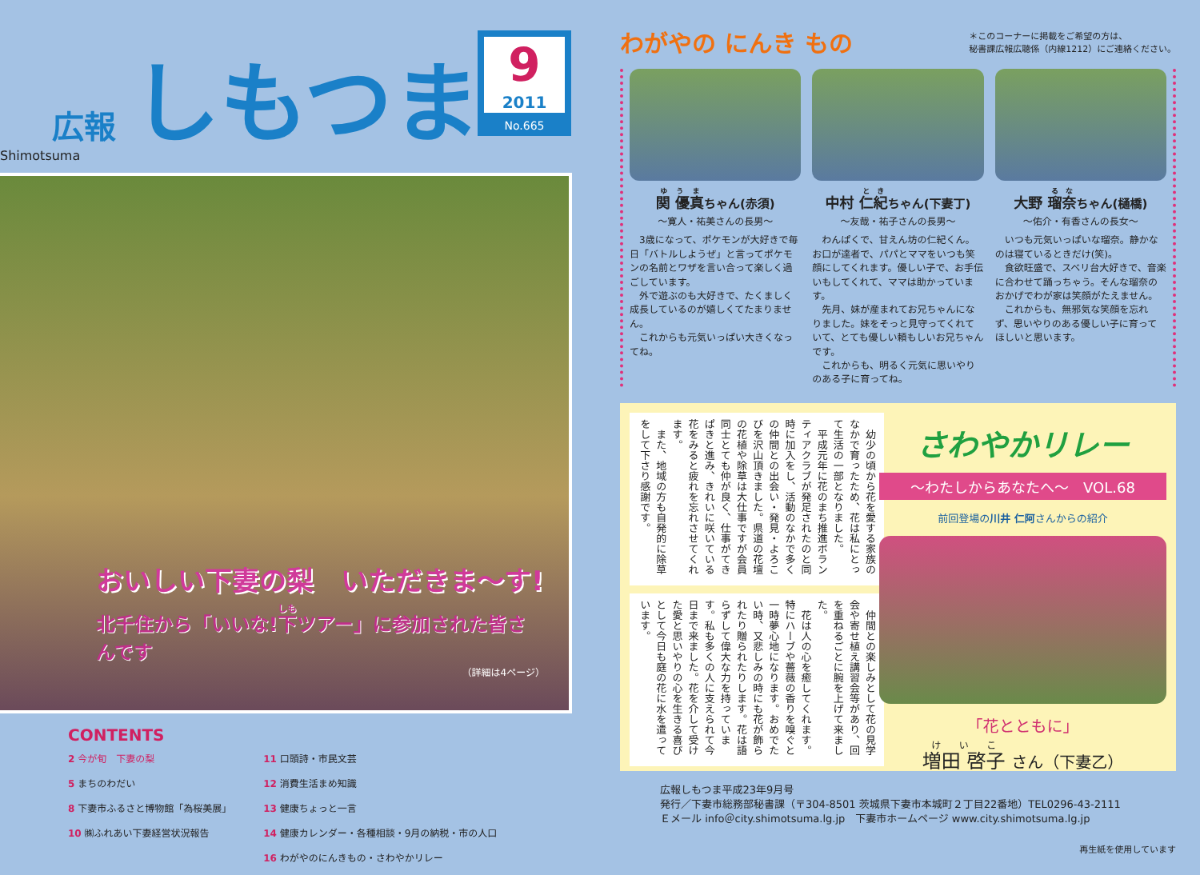広報 しもつま
Shimotsuma
9
2011
No.665
おいしい下妻の梨　いただきま～す!
北千住から「いいな!下ツアー」に参加された皆さんです
（詳細は4ページ）
CONTENTS
2 今が旬　下妻の梨
5 まちのわだい
8 下妻市ふるさと博物館「為桜美展」
10 ㈱ふれあい下妻経営状況報告
11 口頭詩・市民文芸
12 消費生活まめ知識
13 健康ちょっと一言
14 健康カレンダー・各種相談・9月の納税・市の人口
16 わがやのにんきもの・さわやかリレー
わがやの にんき もの
＊このコーナーに掲載をご希望の方は、
秘書課広報広聴係（内線1212）にご連絡ください。
関 優真ちゃん(赤須)
～寛人・祐美さんの長男～
　3歳になって、ポケモンが大好きで毎日「バトルしようぜ」と言ってポケモンの名前とワザを言い合って楽しく過ごしています。
　外で遊ぶのも大好きで、たくましく成長しているのが嬉しくてたまりません。
　これからも元気いっぱい大きくなってね。
中村 仁紀ちゃん(下妻丁)
～友哉・祐子さんの長男～
　わんぱくで、甘えん坊の仁紀くん。お口が達者で、パパとママをいつも笑顔にしてくれます。優しい子で、お手伝いもしてくれて、ママは助かっています。
　先月、妹が産まれてお兄ちゃんになりました。妹をそっと見守ってくれていて、とても優しい頼もしいお兄ちゃんです。
　これからも、明るく元気に思いやりのある子に育ってね。
大野 瑠奈ちゃん(樋橋)
～佑介・有香さんの長女～
　いつも元気いっぱいな瑠奈。静かなのは寝ているときだけ(笑)。
　食欲旺盛で、スベリ台大好きで、音楽に合わせて踊っちゃう。そんな瑠奈のおかげでわが家は笑顔がたえません。
　これからも、無邪気な笑顔を忘れず、思いやりのある優しい子に育ってほしいと思います。
　幼少の頃から花を愛する家族のなかで育ったため、花は私にとって生活の一部となりました。
　平成元年に花のまち推進ボランティアクラブが発足されたのと同時に加入をし、活動のなかで多くの仲間との出会い・発見・よろこびを沢山頂きました。県道の花壇の花植や除草は大仕事ですが会員同士とても仲が良く、仕事がてきぱきと進み、きれいに咲いている花をみると疲れを忘れさせてくれます。
　また、地域の方も自発的に除草をして下さり感謝です。
　仲間との楽しみとして花の見学会や寄せ植え講習会等があり、回を重ねるごとに腕を上げて来ました。
　花は人の心を癒してくれます。特にハーブや薔薇の香りを嗅ぐと一時夢心地になります。おめでたい時、又悲しみの時にも花が飾られたり贈られたりします。花は語らずして偉大な力を持っています。私も多くの人に支えられて今日まで来ました。花を介して受けた愛と思いやりの心を生きる喜びとして今日も庭の花に水を遣っています。
さわやかリレー
～わたしからあなたへ～　VOL.68
前回登場の川井 仁阿さんからの紹介
「花とともに」
増田 啓子 さん（下妻乙）
広報しもつま平成23年9月号
発行／下妻市総務部秘書課（〒304-8501 茨城県下妻市本城町２丁目22番地）TEL0296-43-2111
Ｅメール info＠city.shimotsuma.lg.jp　下妻市ホームページ www.city.shimotsuma.lg.jp
再生紙を使用しています